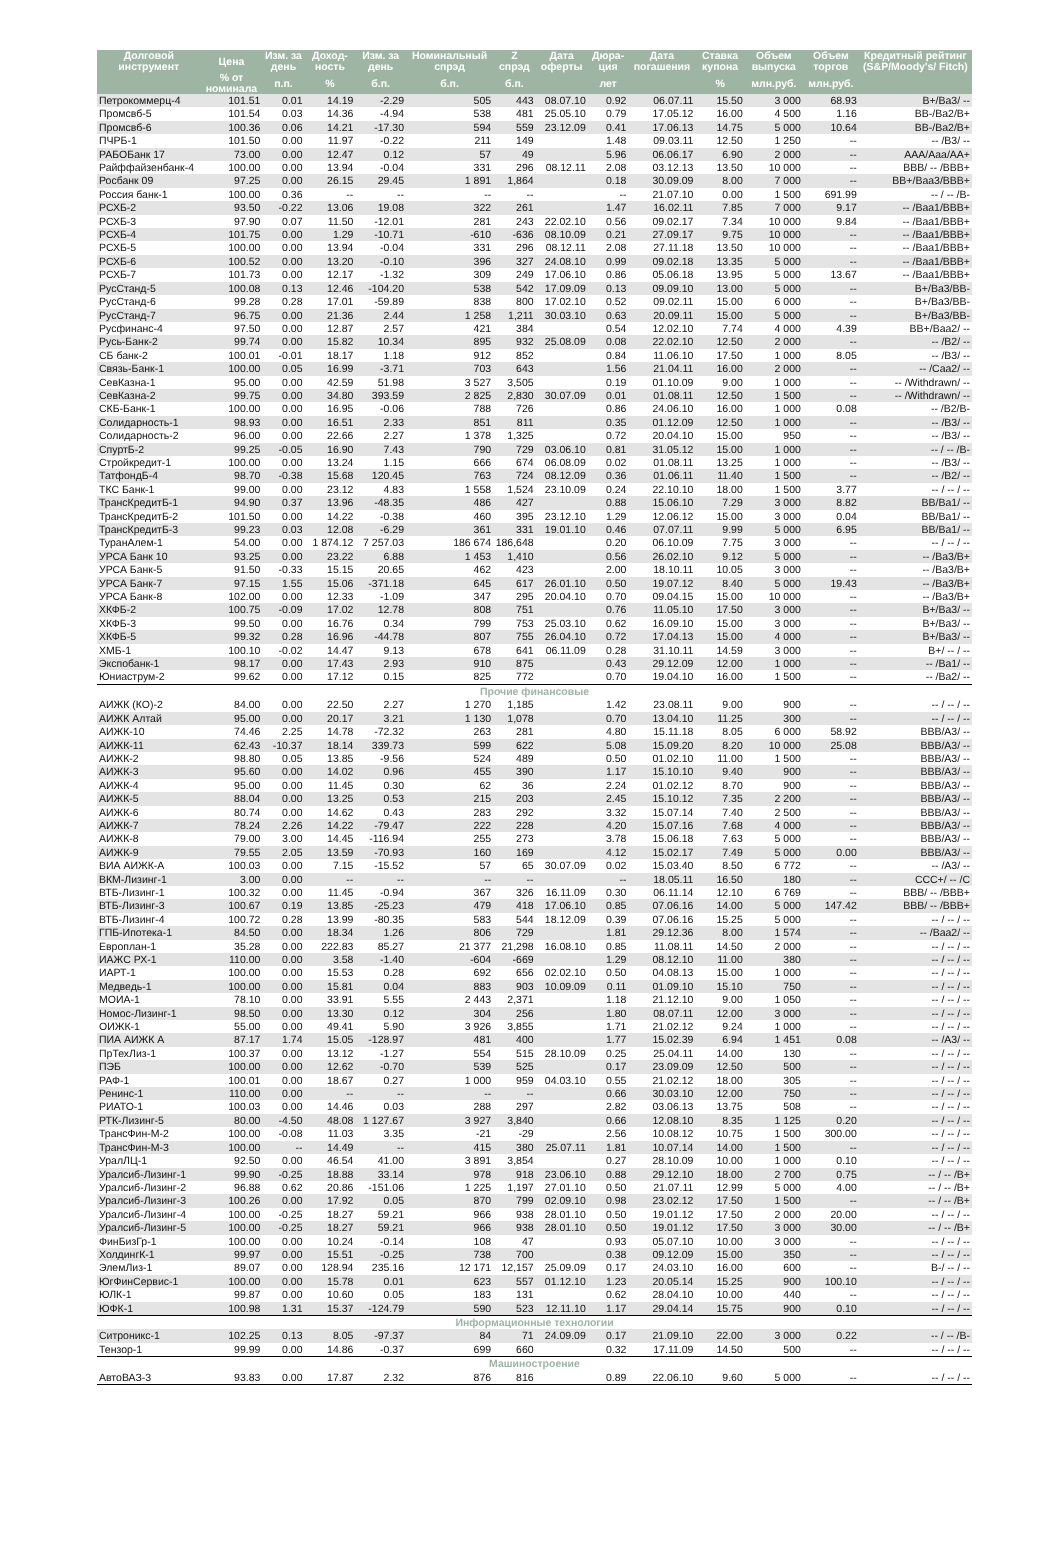| Долговой инструмент | Цена | Изм. за день | Доход-ность | Изм. за день | Номинальный спрэд | Z спрэд | Дата оферты | Дюра-ция | Дата погашения | Ставка купона | Объем выпуска | Объем торгов | Кредитный рейтинг (S&P/Moody's/ Fitch) |
| --- | --- | --- | --- | --- | --- | --- | --- | --- | --- | --- | --- | --- | --- |
| | % от номинала | п.п. | % | б.п. | б.п. | б.п. | | лет | | % | млн.руб. | млн.руб. | |
| Петрокоммерц-4 | 101.51 | 0.01 | 14.19 | -2.29 | 505 | 443 | 08.07.10 | 0.92 | 06.07.11 | 15.50 | 3 000 | 68.93 | B+/Ba3/ -- |
| Промсвб-5 | 101.54 | 0.03 | 14.36 | -4.94 | 538 | 481 | 25.05.10 | 0.79 | 17.05.12 | 16.00 | 4 500 | 1.16 | BB-/Ba2/B+ |
| Промсвб-6 | 100.36 | 0.06 | 14.21 | -17.30 | 594 | 559 | 23.12.09 | 0.41 | 17.06.13 | 14.75 | 5 000 | 10.64 | BB-/Ba2/B+ |
| ПЧРБ-1 | 101.50 | 0.00 | 11.97 | -0.22 | 211 | 149 | | 1.48 | 09.03.11 | 12.50 | 1 250 | -- | -- /B3/ -- |
| РАБОБанк 17 | 73.00 | 0.00 | 12.47 | 0.12 | 57 | 49 | | 5.96 | 06.06.17 | 6.90 | 2 000 | -- | AAA/Aaa/AA+ |
| Райффайзенбанк-4 | 100.00 | 0.00 | 13.94 | -0.04 | 331 | 296 | 08.12.11 | 2.08 | 03.12.13 | 13.50 | 10 000 | -- | BBB/ -- /BBB+ |
| Росбанк 09 | 97.25 | 0.00 | 26.15 | 29.45 | 1 891 | 1,864 | | 0.18 | 30.09.09 | 8.00 | 7 000 | -- | BB+/Baa3/BBB+ |
| Россия банк-1 | 100.00 | 0.36 | -- | -- | -- | -- | | -- | 21.07.10 | 0.00 | 1 500 | 691.99 | -- / -- /B- |
| РСХБ-2 | 93.50 | -0.22 | 13.06 | 19.08 | 322 | 261 | | 1.47 | 16.02.11 | 7.85 | 7 000 | 9.17 | -- /Baa1/BBB+ |
| РСХБ-3 | 97.90 | 0.07 | 11.50 | -12.01 | 281 | 243 | 22.02.10 | 0.56 | 09.02.17 | 7.34 | 10 000 | 9.84 | -- /Baa1/BBB+ |
| РСХБ-4 | 101.75 | 0.00 | 1.29 | -10.71 | -610 | -636 | 08.10.09 | 0.21 | 27.09.17 | 9.75 | 10 000 | -- | -- /Baa1/BBB+ |
| РСХБ-5 | 100.00 | 0.00 | 13.94 | -0.04 | 331 | 296 | 08.12.11 | 2.08 | 27.11.18 | 13.50 | 10 000 | -- | -- /Baa1/BBB+ |
| РСХБ-6 | 100.52 | 0.00 | 13.20 | -0.10 | 396 | 327 | 24.08.10 | 0.99 | 09.02.18 | 13.35 | 5 000 | -- | -- /Baa1/BBB+ |
| РСХБ-7 | 101.73 | 0.00 | 12.17 | -1.32 | 309 | 249 | 17.06.10 | 0.86 | 05.06.18 | 13.95 | 5 000 | 13.67 | -- /Baa1/BBB+ |
| РусСтанд-5 | 100.08 | 0.13 | 12.46 | -104.20 | 538 | 542 | 17.09.09 | 0.13 | 09.09.10 | 13.00 | 5 000 | -- | B+/Ba3/BB- |
| РусСтанд-6 | 99.28 | 0.28 | 17.01 | -59.89 | 838 | 800 | 17.02.10 | 0.52 | 09.02.11 | 15.00 | 6 000 | -- | B+/Ba3/BB- |
| РусСтанд-7 | 96.75 | 0.00 | 21.36 | 2.44 | 1 258 | 1,211 | 30.03.10 | 0.63 | 20.09.11 | 15.00 | 5 000 | -- | B+/Ba3/BB- |
| Русфинанс-4 | 97.50 | 0.00 | 12.87 | 2.57 | 421 | 384 | | 0.54 | 12.02.10 | 7.74 | 4 000 | 4.39 | BB+/Baa2/ -- |
| Русь-Банк-2 | 99.74 | 0.00 | 15.82 | 10.34 | 895 | 932 | 25.08.09 | 0.08 | 22.02.10 | 12.50 | 2 000 | -- | -- /B2/ -- |
| СБ банк-2 | 100.01 | -0.01 | 18.17 | 1.18 | 912 | 852 | | 0.84 | 11.06.10 | 17.50 | 1 000 | 8.05 | -- /B3/ -- |
| Связь-Банк-1 | 100.00 | 0.05 | 16.99 | -3.71 | 703 | 643 | | 1.56 | 21.04.11 | 16.00 | 2 000 | -- | -- /Caa2/ -- |
| СевКазна-1 | 95.00 | 0.00 | 42.59 | 51.98 | 3 527 | 3,505 | | 0.19 | 01.10.09 | 9.00 | 1 000 | -- | -- /Withdrawn/ -- |
| СевКазна-2 | 99.75 | 0.00 | 34.80 | 393.59 | 2 825 | 2,830 | 30.07.09 | 0.01 | 01.08.11 | 12.50 | 1 500 | -- | -- /Withdrawn/ -- |
| СКБ-Банк-1 | 100.00 | 0.00 | 16.95 | -0.06 | 788 | 726 | | 0.86 | 24.06.10 | 16.00 | 1 000 | 0.08 | -- /B2/B- |
| Солидарность-1 | 98.93 | 0.00 | 16.51 | 2.33 | 851 | 811 | | 0.35 | 01.12.09 | 12.50 | 1 000 | -- | -- /B3/ -- |
| Солидарность-2 | 96.00 | 0.00 | 22.66 | 2.27 | 1 378 | 1,325 | | 0.72 | 20.04.10 | 15.00 | 950 | -- | -- /B3/ -- |
| СпуртБ-2 | 99.25 | -0.05 | 16.90 | 7.43 | 790 | 729 | 03.06.10 | 0.81 | 31.05.12 | 15.00 | 1 000 | -- | -- / -- /B- |
| Стройкредит-1 | 100.00 | 0.00 | 13.24 | 1.15 | 666 | 674 | 06.08.09 | 0.02 | 01.08.11 | 13.25 | 1 000 | -- | -- /B3/ -- |
| ТатфондБ-4 | 98.70 | -0.38 | 15.68 | 120.45 | 763 | 724 | 08.12.09 | 0.36 | 01.06.11 | 11.40 | 1 500 | -- | -- /B2/ -- |
| ТКС Банк-1 | 99.00 | 0.00 | 23.12 | 4.83 | 1 558 | 1,524 | 23.10.09 | 0.24 | 22.10.10 | 18.00 | 1 500 | 3.77 | -- / -- / -- |
| ТрансКредитБ-1 | 94.90 | 0.37 | 13.96 | -48.35 | 486 | 427 | | 0.88 | 15.06.10 | 7.29 | 3 000 | 8.82 | BB/Ba1/ -- |
| ТрансКредитБ-2 | 101.50 | 0.00 | 14.22 | -0.38 | 460 | 395 | 23.12.10 | 1.29 | 12.06.12 | 15.00 | 3 000 | 0.04 | BB/Ba1/ -- |
| ТрансКредитБ-3 | 99.23 | 0.03 | 12.08 | -6.29 | 361 | 331 | 19.01.10 | 0.46 | 07.07.11 | 9.99 | 5 000 | 6.95 | BB/Ba1/ -- |
| ТуранАлем-1 | 54.00 | 0.00 | 1 874.12 | 7 257.03 | 186 674 | 186,648 | | 0.20 | 06.10.09 | 7.75 | 3 000 | -- | -- / -- / -- |
| УРСА Банк 10 | 93.25 | 0.00 | 23.22 | 6.88 | 1 453 | 1,410 | | 0.56 | 26.02.10 | 9.12 | 5 000 | -- | -- /Ba3/B+ |
| УРСА Банк-5 | 91.50 | -0.33 | 15.15 | 20.65 | 462 | 423 | | 2.00 | 18.10.11 | 10.05 | 3 000 | -- | -- /Ba3/B+ |
| УРСА Банк-7 | 97.15 | 1.55 | 15.06 | -371.18 | 645 | 617 | 26.01.10 | 0.50 | 19.07.12 | 8.40 | 5 000 | 19.43 | -- /Ba3/B+ |
| УРСА Банк-8 | 102.00 | 0.00 | 12.33 | -1.09 | 347 | 295 | 20.04.10 | 0.70 | 09.04.15 | 15.00 | 10 000 | -- | -- /Ba3/B+ |
| ХКФБ-2 | 100.75 | -0.09 | 17.02 | 12.78 | 808 | 751 | | 0.76 | 11.05.10 | 17.50 | 3 000 | -- | B+/Ba3/ -- |
| ХКФБ-3 | 99.50 | 0.00 | 16.76 | 0.34 | 799 | 753 | 25.03.10 | 0.62 | 16.09.10 | 15.00 | 3 000 | -- | B+/Ba3/ -- |
| ХКФБ-5 | 99.32 | 0.28 | 16.96 | -44.78 | 807 | 755 | 26.04.10 | 0.72 | 17.04.13 | 15.00 | 4 000 | -- | B+/Ba3/ -- |
| ХМБ-1 | 100.10 | -0.02 | 14.47 | 9.13 | 678 | 641 | 06.11.09 | 0.28 | 31.10.11 | 14.59 | 3 000 | -- | B+/ -- / -- |
| Экспобанк-1 | 98.17 | 0.00 | 17.43 | 2.93 | 910 | 875 | | 0.43 | 29.12.09 | 12.00 | 1 000 | -- | -- /Ba1/ -- |
| Юниаструм-2 | 99.62 | 0.00 | 17.12 | 0.15 | 825 | 772 | | 0.70 | 19.04.10 | 16.00 | 1 500 | -- | -- /Ba2/ -- |
| Прочие финансовые | | | | | | | | | | | | | |
| АИЖК (КО)-2 | 84.00 | 0.00 | 22.50 | 2.27 | 1 270 | 1,185 | | 1.42 | 23.08.11 | 9.00 | 900 | -- | -- / -- / -- |
| АИЖК Алтай | 95.00 | 0.00 | 20.17 | 3.21 | 1 130 | 1,078 | | 0.70 | 13.04.10 | 11.25 | 300 | -- | -- / -- / -- |
| АИЖК-10 | 74.46 | 2.25 | 14.78 | -72.32 | 263 | 281 | | 4.80 | 15.11.18 | 8.05 | 6 000 | 58.92 | BBB/A3/ -- |
| АИЖК-11 | 62.43 | -10.37 | 18.14 | 339.73 | 599 | 622 | | 5.08 | 15.09.20 | 8.20 | 10 000 | 25.08 | BBB/A3/ -- |
| АИЖК-2 | 98.80 | 0.05 | 13.85 | -9.56 | 524 | 489 | | 0.50 | 01.02.10 | 11.00 | 1 500 | -- | BBB/A3/ -- |
| АИЖК-3 | 95.60 | 0.00 | 14.02 | 0.96 | 455 | 390 | | 1.17 | 15.10.10 | 9.40 | 900 | -- | BBB/A3/ -- |
| АИЖК-4 | 95.00 | 0.00 | 11.45 | 0.30 | 62 | 36 | | 2.24 | 01.02.12 | 8.70 | 900 | -- | BBB/A3/ -- |
| АИЖК-5 | 88.04 | 0.00 | 13.25 | 0.53 | 215 | 203 | | 2.45 | 15.10.12 | 7.35 | 2 200 | -- | BBB/A3/ -- |
| АИЖК-6 | 80.74 | 0.00 | 14.62 | 0.43 | 283 | 292 | | 3.32 | 15.07.14 | 7.40 | 2 500 | -- | BBB/A3/ -- |
| АИЖК-7 | 78.24 | 2.26 | 14.22 | -79.47 | 222 | 228 | | 4.20 | 15.07.16 | 7.68 | 4 000 | -- | BBB/A3/ -- |
| АИЖК-8 | 79.00 | 3.00 | 14.45 | -116.94 | 255 | 273 | | 3.78 | 15.06.18 | 7.63 | 5 000 | -- | BBB/A3/ -- |
| АИЖК-9 | 79.55 | 2.05 | 13.59 | -70.93 | 160 | 169 | | 4.12 | 15.02.17 | 7.49 | 5 000 | 0.00 | BBB/A3/ -- |
| ВИА АИЖК-А | 100.03 | 0.00 | 7.15 | -15.52 | 57 | 65 | 30.07.09 | 0.02 | 15.03.40 | 8.50 | 6 772 | -- | -- /A3/ -- |
| ВКМ-Лизинг-1 | 3.00 | 0.00 | -- | -- | -- | -- | | -- | 18.05.11 | 16.50 | 180 | -- | CCC+/ -- /C |
| ВТБ-Лизинг-1 | 100.32 | 0.00 | 11.45 | -0.94 | 367 | 326 | 16.11.09 | 0.30 | 06.11.14 | 12.10 | 6 769 | -- | BBB/ -- /BBB+ |
| ВТБ-Лизинг-3 | 100.67 | 0.19 | 13.85 | -25.23 | 479 | 418 | 17.06.10 | 0.85 | 07.06.16 | 14.00 | 5 000 | 147.42 | BBB/ -- /BBB+ |
| ВТБ-Лизинг-4 | 100.72 | 0.28 | 13.99 | -80.35 | 583 | 544 | 18.12.09 | 0.39 | 07.06.16 | 15.25 | 5 000 | -- | -- / -- / -- |
| ГПБ-Ипотека-1 | 84.50 | 0.00 | 18.34 | 1.26 | 806 | 729 | | 1.81 | 29.12.36 | 8.00 | 1 574 | -- | -- /Baa2/ -- |
| Европлан-1 | 35.28 | 0.00 | 222.83 | 85.27 | 21 377 | 21,298 | 16.08.10 | 0.85 | 11.08.11 | 14.50 | 2 000 | -- | -- / -- / -- |
| ИАЖС РХ-1 | 110.00 | 0.00 | 3.58 | -1.40 | -604 | -669 | | 1.29 | 08.12.10 | 11.00 | 380 | -- | -- / -- / -- |
| ИАРТ-1 | 100.00 | 0.00 | 15.53 | 0.28 | 692 | 656 | 02.02.10 | 0.50 | 04.08.13 | 15.00 | 1 000 | -- | -- / -- / -- |
| Медведь-1 | 100.00 | 0.00 | 15.81 | 0.04 | 883 | 903 | 10.09.09 | 0.11 | 01.09.10 | 15.10 | 750 | -- | -- / -- / -- |
| МОИА-1 | 78.10 | 0.00 | 33.91 | 5.55 | 2 443 | 2,371 | | 1.18 | 21.12.10 | 9.00 | 1 050 | -- | -- / -- / -- |
| Номос-Лизинг-1 | 98.50 | 0.00 | 13.30 | 0.12 | 304 | 256 | | 1.80 | 08.07.11 | 12.00 | 3 000 | -- | -- / -- / -- |
| ОИЖК-1 | 55.00 | 0.00 | 49.41 | 5.90 | 3 926 | 3,855 | | 1.71 | 21.02.12 | 9.24 | 1 000 | -- | -- / -- / -- |
| ПИА АИЖК А | 87.17 | 1.74 | 15.05 | -128.97 | 481 | 400 | | 1.77 | 15.02.39 | 6.94 | 1 451 | 0.08 | -- /A3/ -- |
| ПрТехЛиз-1 | 100.37 | 0.00 | 13.12 | -1.27 | 554 | 515 | 28.10.09 | 0.25 | 25.04.11 | 14.00 | 130 | -- | -- / -- / -- |
| ПЭБ | 100.00 | 0.00 | 12.62 | -0.70 | 539 | 525 | | 0.17 | 23.09.09 | 12.50 | 500 | -- | -- / -- / -- |
| РАФ-1 | 100.01 | 0.00 | 18.67 | 0.27 | 1 000 | 959 | 04.03.10 | 0.55 | 21.02.12 | 18.00 | 305 | -- | -- / -- / -- |
| Ренинс-1 | 110.00 | 0.00 | -- | -- | -- | -- | | 0.66 | 30.03.10 | 12.00 | 750 | -- | -- / -- / -- |
| РИАТО-1 | 100.03 | 0.00 | 14.46 | 0.03 | 288 | 297 | | 2.82 | 03.06.13 | 13.75 | 508 | -- | -- / -- / -- |
| РТК-Лизинг-5 | 80.00 | -4.50 | 48.08 | 1 127.67 | 3 927 | 3,840 | | 0.66 | 12.08.10 | 8.35 | 1 125 | 0.20 | -- / -- / -- |
| ТрансФин-М-2 | 100.00 | -0.08 | 11.03 | 3.35 | -21 | -29 | | 2.56 | 10.08.12 | 10.75 | 1 500 | 300.00 | -- / -- / -- |
| ТрансФин-М-3 | 100.00 | -- | 14.49 | -- | 415 | 380 | 25.07.11 | 1.81 | 10.07.14 | 14.00 | 1 500 | -- | -- / -- / -- |
| УралЛЦ-1 | 92.50 | 0.00 | 46.54 | 41.00 | 3 891 | 3,854 | | 0.27 | 28.10.09 | 10.00 | 1 000 | 0.10 | -- / -- / -- |
| Уралсиб-Лизинг-1 | 99.90 | -0.25 | 18.88 | 33.14 | 978 | 918 | 23.06.10 | 0.88 | 29.12.10 | 18.00 | 2 700 | 0.75 | -- / -- /B+ |
| Уралсиб-Лизинг-2 | 96.88 | 0.62 | 20.86 | -151.06 | 1 225 | 1,197 | 27.01.10 | 0.50 | 21.07.11 | 12.99 | 5 000 | 4.00 | -- / -- /B+ |
| Уралсиб-Лизинг-3 | 100.26 | 0.00 | 17.92 | 0.05 | 870 | 799 | 02.09.10 | 0.98 | 23.02.12 | 17.50 | 1 500 | -- | -- / -- /B+ |
| Уралсиб-Лизинг-4 | 100.00 | -0.25 | 18.27 | 59.21 | 966 | 938 | 28.01.10 | 0.50 | 19.01.12 | 17.50 | 2 000 | 20.00 | -- / -- / -- |
| Уралсиб-Лизинг-5 | 100.00 | -0.25 | 18.27 | 59.21 | 966 | 938 | 28.01.10 | 0.50 | 19.01.12 | 17.50 | 3 000 | 30.00 | -- / -- /B+ |
| ФинБизГр-1 | 100.00 | 0.00 | 10.24 | -0.14 | 108 | 47 | | 0.93 | 05.07.10 | 10.00 | 3 000 | -- | -- / -- / -- |
| ХолдингК-1 | 99.97 | 0.00 | 15.51 | -0.25 | 738 | 700 | | 0.38 | 09.12.09 | 15.00 | 350 | -- | -- / -- / -- |
| ЭлемЛиз-1 | 89.07 | 0.00 | 128.94 | 235.16 | 12 171 | 12,157 | 25.09.09 | 0.17 | 24.03.10 | 16.00 | 600 | -- | B-/ -- / -- |
| ЮгФинСервис-1 | 100.00 | 0.00 | 15.78 | 0.01 | 623 | 557 | 01.12.10 | 1.23 | 20.05.14 | 15.25 | 900 | 100.10 | -- / -- / -- |
| ЮЛК-1 | 99.87 | 0.00 | 10.60 | 0.05 | 183 | 131 | | 0.62 | 28.04.10 | 10.00 | 440 | -- | -- / -- / -- |
| ЮФК-1 | 100.98 | 1.31 | 15.37 | -124.79 | 590 | 523 | 12.11.10 | 1.17 | 29.04.14 | 15.75 | 900 | 0.10 | -- / -- / -- |
| Информационные технологии | | | | | | | | | | | | | |
| Ситроникс-1 | 102.25 | 0.13 | 8.05 | -97.37 | 84 | 71 | 24.09.09 | 0.17 | 21.09.10 | 22.00 | 3 000 | 0.22 | -- / -- /B- |
| Тензор-1 | 99.99 | 0.00 | 14.86 | -0.37 | 699 | 660 | | 0.32 | 17.11.09 | 14.50 | 500 | -- | -- / -- / -- |
| Машиностроение | | | | | | | | | | | | | |
| АвтоВАЗ-3 | 93.83 | 0.00 | 17.87 | 2.32 | 876 | 816 | | 0.89 | 22.06.10 | 9.60 | 5 000 | -- | -- / -- / -- |